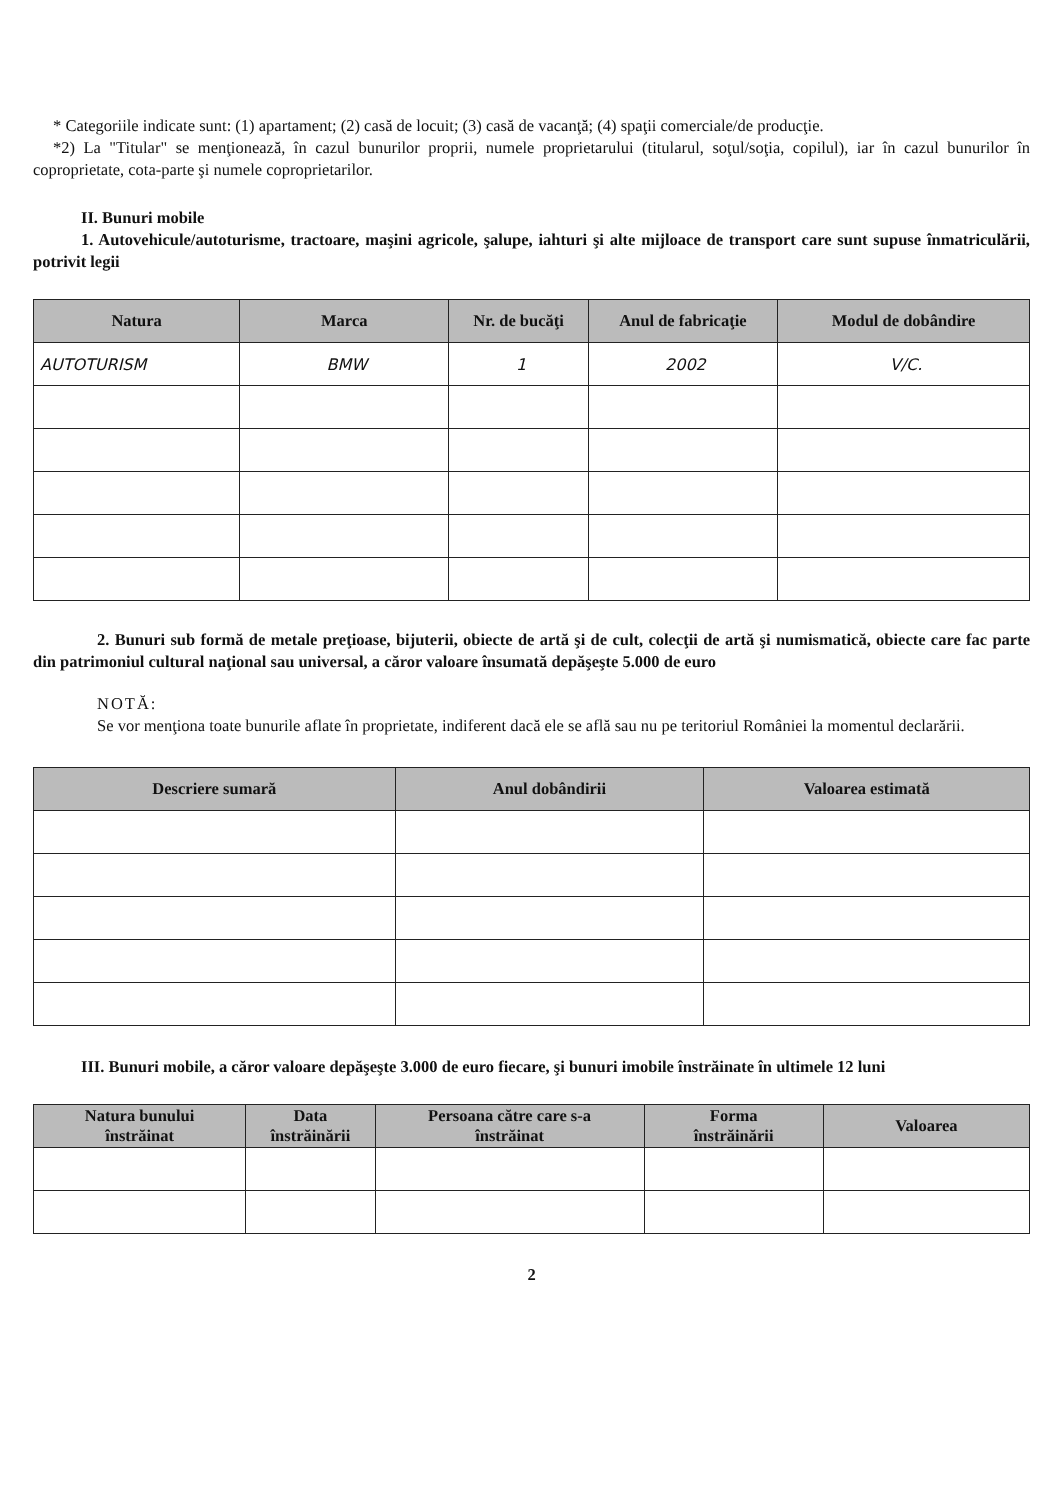* Categoriile indicate sunt: (1) apartament; (2) casă de locuit; (3) casă de vacanţă; (4) spaţii comerciale/de producţie.
*2) La "Titular" se menţionează, în cazul bunurilor proprii, numele proprietarului (titularul, soţul/soţia, copilul), iar în cazul bunurilor în coproprietate, cota-parte şi numele coproprietarilor.
II. Bunuri mobile
1. Autovehicule/autoturisme, tractoare, maşini agricole, şalupe, iahturi şi alte mijloace de transport care sunt supuse înmatriculării, potrivit legii
| Natura | Marca | Nr. de bucăţi | Anul de fabricaţie | Modul de dobândire |
| --- | --- | --- | --- | --- |
| AUTOTURISM | BMW | 1 | 2002 | V/C. |
2. Bunuri sub formă de metale preţioase, bijuterii, obiecte de artă şi de cult, colecţii de artă şi numismatică, obiecte care fac parte din patrimoniul cultural naţional sau universal, a căror valoare însumată depăşeşte 5.000 de euro
NOTĂ:
Se vor menţiona toate bunurile aflate în proprietate, indiferent dacă ele se află sau nu pe teritoriul României la momentul declarării.
| Descriere sumară | Anul dobândirii | Valoarea estimată |
| --- | --- | --- |
III. Bunuri mobile, a căror valoare depăşeşte 3.000 de euro fiecare, şi bunuri imobile înstrăinate în ultimele 12 luni
| Natura bunului înstrăinat | Data înstrăinării | Persoana către care s-a înstrăinat | Forma înstrăinării | Valoarea |
| --- | --- | --- | --- | --- |
2